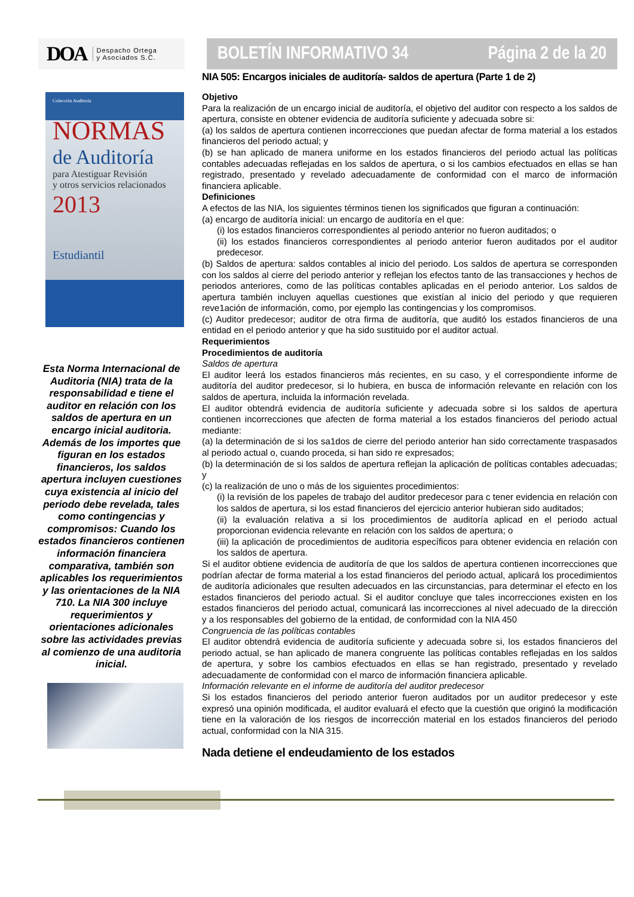DOA Despacho Ortega
y Asociados S.C.
Colección Auditoría
NORMAS
de Auditoría
para Atestiguar Revisión
y otros servicios relacionados
2013
Estudiantil
Esta Norma Internacional de Auditoria (NIA) trata de la responsabilidad e tiene el auditor en relación con los saldos de apertura en un encargo inicial auditoria.
Además de los importes que figuran en los estados financieros, los saldos apertura incluyen cuestiones cuya existencia al inicio del periodo debe revelada, tales como contingencias y compromisos: Cuando los estados financieros contienen información financiera comparativa, también son aplicables los requerimientos y las orientaciones de la NIA 710. La NIA 300 incluye requerimientos y orientaciones adicionales sobre las actividades previas al comienzo de una auditoria inicial.
BOLETÍN INFORMATIVO 34 Página 2 de la 20
NIA 505: Encargos iniciales de auditoría- saldos de apertura (Parte 1 de 2)
Objetivo
Para la realización de un encargo inicial de auditoría, el objetivo del auditor con respecto a los saldos de apertura, consiste en obtener evidencia de auditoría suficiente y adecuada sobre si:
(a) los saldos de apertura contienen incorrecciones que puedan afectar de forma material a los estados financieros del periodo actual; y
(b) se han aplicado de manera uniforme en los estados financieros del periodo actual las políticas contables adecuadas reflejadas en los saldos de apertura, o si los cambios efectuados en ellas se han registrado, presentado y revelado adecuadamente de conformidad con el marco de información financiera aplicable.
Definiciones
A efectos de las NIA, los siguientes términos tienen los significados que figuran a continuación:
(a) encargo de auditoría inicial: un encargo de auditoría en el que:
(i) los estados financieros correspondientes al periodo anterior no fueron auditados; o
(ii) los estados financieros correspondientes al periodo anterior fueron auditados por el auditor predecesor.
(b) Saldos de apertura: saldos contables al inicio del periodo. Los saldos de apertura se corresponden con los saldos al cierre del periodo anterior y reflejan los efectos tanto de las transacciones y hechos de periodos anteriores, como de las políticas contables aplicadas en el periodo anterior. Los saldos de apertura también incluyen aquellas cuestiones que existían al inicio del periodo y que requieren reve1ación de información, como, por ejemplo las contingencias y los compromisos.
(c) Auditor predecesor; auditor de otra firma de auditoría, que auditó los estados financieros de una entidad en el periodo anterior y que ha sido sustituido por el auditor actual.
Requerimientos
Procedimientos de auditoría
Saldos de apertura
El auditor leerá los estados financieros más recientes, en su caso, y el correspondiente informe de auditoría del auditor predecesor, si lo hubiera, en busca de información relevante en relación con los saldos de apertura, incluida la información revelada.
El auditor obtendrá evidencia de auditoría suficiente y adecuada sobre si los saldos de apertura contienen incorrecciones que afecten de forma material a los estados financieros del periodo actual mediante:
(a) la determinación de si los sa1dos de cierre del periodo anterior han sido correctamente traspasados al periodo actual o, cuando proceda, si han sido re expresados;
(b) la determinación de si los saldos de apertura reflejan la aplicación de políticas contables adecuadas; y
(c) la realización de uno o más de los siguientes procedimientos:
(i) la revisión de los papeles de trabajo del auditor predecesor para c tener evidencia en relación con los saldos de apertura, si los estad financieros del ejercicio anterior hubieran sido auditados;
(ii) la evaluación relativa a si los procedimientos de auditoría aplicad en el periodo actual proporcionan evidencia relevante en relación con los saldos de apertura; o
(iii) la aplicación de procedimientos de auditoria específicos para obtener evidencia en relación con los saldos de apertura.
Si el auditor obtiene evidencia de auditoría de que los saldos de apertura contienen incorrecciones que podrían afectar de forma material a los estad financieros del periodo actual, aplicará los procedimientos de auditoría adicionales que resulten adecuados en las circunstancias, para determinar el efecto en los estados financieros del periodo actual. Si el auditor concluye que tales incorrecciones existen en los estados financieros del periodo actual, comunicará las incorrecciones al nivel adecuado de la dirección y a los responsables del gobierno de la entidad, de conformidad con la NIA 450
Congruencia de las políticas contables
El auditor obtendrá evidencia de auditoría suficiente y adecuada sobre si, los estados financieros del periodo actual, se han aplicado de manera congruente las políticas contables reflejadas en los saldos de apertura, y sobre los cambios efectuados en ellas se han registrado, presentado y revelado adecuadamente de conformidad con el marco de información financiera aplicable.
Información relevante en el informe de auditoría del auditor predecesor
Si los estados financieros del periodo anterior fueron auditados por un auditor predecesor y este expresó una opinión modificada, el auditor evaluará el efecto que la cuestión que originó la modificación tiene en la valoración de los riesgos de incorrección material en los estados financieros del periodo actual, conformidad con la NIA 315.
Nada detiene el endeudamiento de los estados